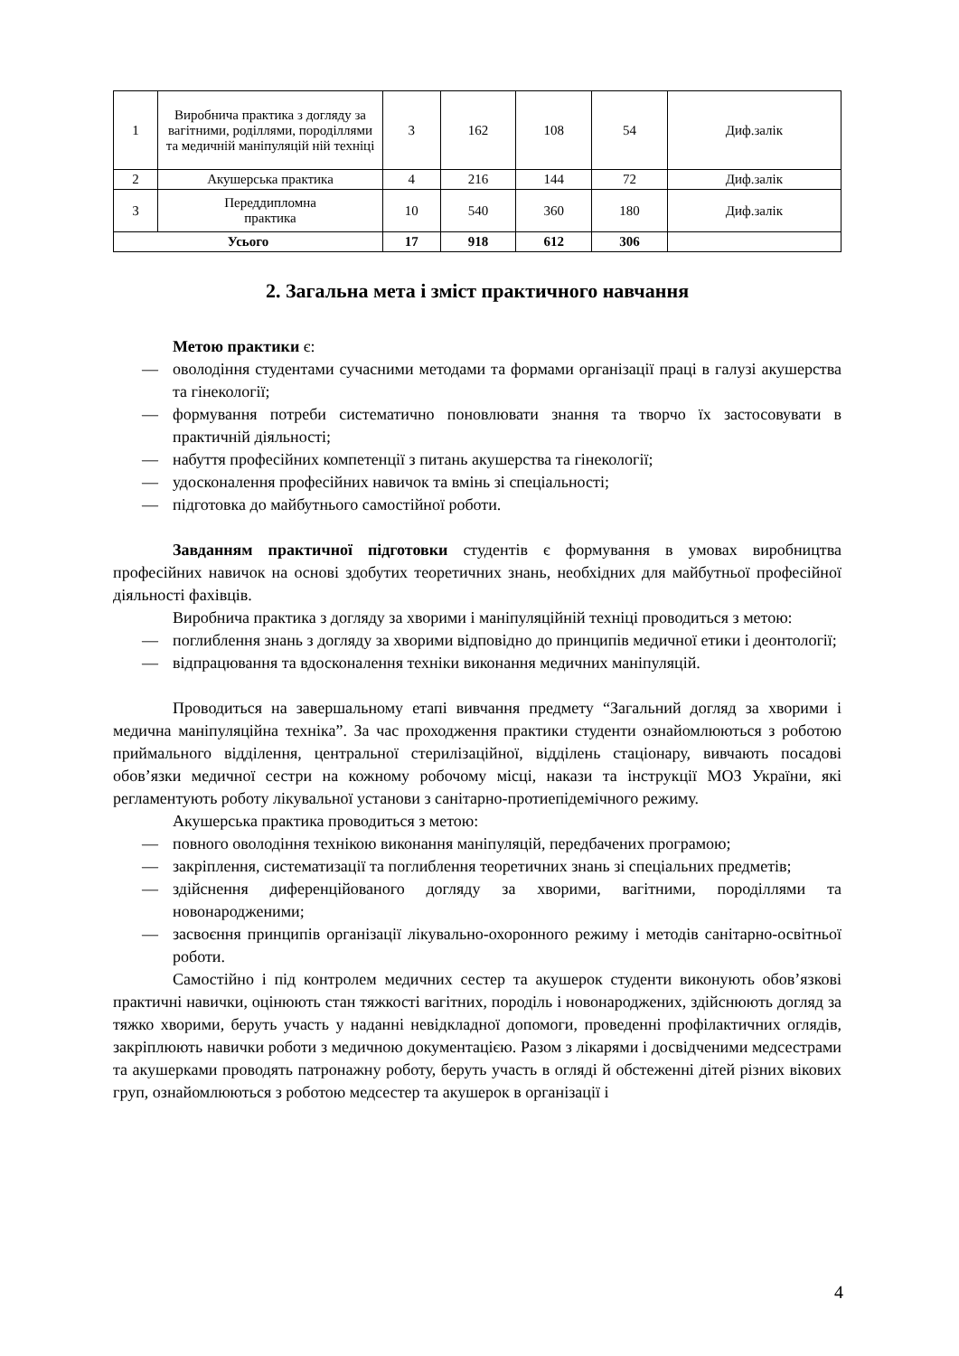| 1 | Виробнича практика з догляду за вагітними, роділлями, породіллями та медичній маніпуляцій ній техніці | 3 | 162 | 108 | 54 | Диф.залік |
| 2 | Акушерська практика | 4 | 216 | 144 | 72 | Диф.залік |
| 3 | Переддипломна практика | 10 | 540 | 360 | 180 | Диф.залік |
| Усього | | 17 | 918 | 612 | 306 | |
2. Загальна мета і зміст практичного навчання
Метою практики є:
— оволодіння студентами сучасними методами та формами організації праці в галузі акушерства та гінекології;
— формування потреби систематично поновлювати знання та творчо їх застосовувати в практичній діяльності;
— набуття професійних компетенції з питань акушерства та гінекології;
— удосконалення професійних навичок та вмінь зі спеціальності;
— підготовка до майбутнього самостійної роботи.
Завданням практичної підготовки студентів є формування в умовах виробництва професійних навичок на основі здобутих теоретичних знань, необхідних для майбутньої професійної діяльності фахівців.
Виробнича практика з догляду за хворими і маніпуляційній техніці проводиться з метою:
— поглиблення знань з догляду за хворими відповідно до принципів медичної етики і деонтології;
— відпрацювання та вдосконалення техніки виконання медичних маніпуляцій.
Проводиться на завершальному етапі вивчання предмету “Загальний догляд за хворими і медична маніпуляційна техніка”. За час проходження практики студенти ознайомлюються з роботою приймального відділення, центральної стерилізаційної, відділень стаціонару, вивчають посадові обов’язки медичної сестри на кожному робочому місці, накази та інструкції МОЗ України, які регламентують роботу лікувальної установи з санітарно-протиепідемічного режиму.
Акушерська практика проводиться з метою:
— повного оволодіння технікою виконання маніпуляцій, передбачених програмою;
— закріплення, систематизації та поглиблення теоретичних знань зі спеціальних предметів;
— здійснення диференційованого догляду за хворими, вагітними, породіллями та новонародженими;
— засвоєння принципів організації лікувально-охоронного режиму і методів санітарно-освітньої роботи.
Самостійно і під контролем медичних сестер та акушерок студенти виконують обов’язкові практичні навички, оцінюють стан тяжкості вагітних, породіль і новонароджених, здійснюють догляд за тяжко хворими, беруть участь у наданні невідкладної допомоги, проведенні профілактичних оглядів, закріплюють навички роботи з медичною документацією. Разом з лікарями і досвідченими медсестрами та акушерками проводять патронажну роботу, беруть участь в огляді й обстеженні дітей різних вікових груп, ознайомлюються з роботою медсестер та акушерок в організації і
4